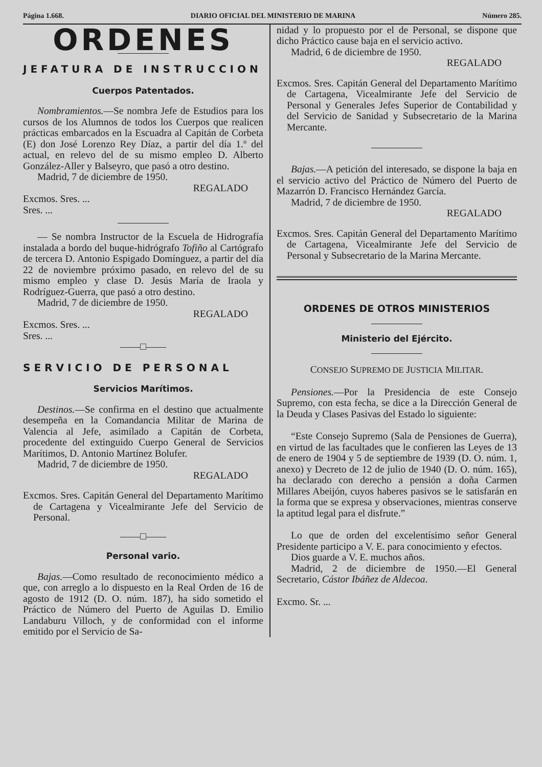Página 1.668. DIARIO OFICIAL DEL MINISTERIO DE MARINA Número 285.
ORDENES
JEFATURA DE INSTRUCCION
Cuerpos Patentados.
Nombramientos.—Se nombra Jefe de Estudios para los cursos de los Alumnos de todos los Cuerpos que realicen prácticas embarcados en la Escuadra al Capitán de Corbeta (E) don José Lorenzo Rey Díaz, a partir del día 1.º del actual, en relevo del de su mismo empleo D. Alberto González-Aller y Balseyro, que pasó a otro destino.
Madrid, 7 de diciembre de 1950.
REGALADO
Excmos. Sres. ...
Sres. ...
— Se nombra Instructor de la Escuela de Hidrografía instalada a bordo del buque-hidrógrafo Tofiño al Cartógrafo de tercera D. Antonio Espigado Domínguez, a partir del día 22 de noviembre próximo pasado, en relevo del de su mismo empleo y clase D. Jesús María de Iraola y Rodríguez-Guerra, que pasó a otro destino.
Madrid, 7 de diciembre de 1950.
REGALADO
Excmos. Sres. ...
Sres. ...
——□——
SERVICIO DE PERSONAL
Servicios Marítimos.
Destinos.—Se confirma en el destino que actualmente desempeña en la Comandancia Militar de Marina de Valencia al Jefe, asimilado a Capitán de Corbeta, procedente del extinguido Cuerpo General de Servicios Marítimos, D. Antonio Martínez Bolufer.
Madrid, 7 de diciembre de 1950.
REGALADO
Excmos. Sres. Capitán General del Departamento Marítimo de Cartagena y Vicealmirante Jefe del Servicio de Personal.
——□——
Personal vario.
Bajas.—Como resultado de reconocimiento médico a que, con arreglo a lo dispuesto en la Real Orden de 16 de agosto de 1912 (D. O. núm. 187), ha sido sometido el Práctico de Número del Puerto de Aguilas D. Emilio Landaburu Villoch, y de conformidad con el informe emitido por el Servicio de Sa-
nidad y lo propuesto por el de Personal, se dispone que dicho Práctico cause baja en el servicio activo.
Madrid, 6 de diciembre de 1950.
REGALADO
Excmos. Sres. Capitán General del Departamento Marítimo de Cartagena, Vicealmirante Jefe del Servicio de Personal y Generales Jefes Superior de Contabilidad y del Servicio de Sanidad y Subsecretario de la Marina Mercante.
Bajas.—A petición del interesado, se dispone la baja en el servicio activo del Práctico de Número del Puerto de Mazarrón D. Francisco Hernández García.
Madrid, 7 de diciembre de 1950.
REGALADO
Excmos. Sres. Capitán General del Departamento Marítimo de Cartagena, Vicealmirante Jefe del Servicio de Personal y Subsecretario de la Marina Mercante.
ORDENES DE OTROS MINISTERIOS
Ministerio del Ejército.
CONSEJO SUPREMO DE JUSTICIA MILITAR.
Pensiones.—Por la Presidencia de este Consejo Supremo, con esta fecha, se dice a la Dirección General de la Deuda y Clases Pasivas del Estado lo siguiente:
“Este Consejo Supremo (Sala de Pensiones de Guerra), en virtud de las facultades que le confieren las Leyes de 13 de enero de 1904 y 5 de septiembre de 1939 (D. O. núm. 1, anexo) y Decreto de 12 de julio de 1940 (D. O. núm. 165), ha declarado con derecho a pensión a doña Carmen Millares Abeijón, cuyos haberes pasivos se le satisfarán en la forma que se expresa y observaciones, mientras conserve la aptitud legal para el disfrute.”
Lo que de orden del excelentísimo señor General Presidente participo a V. E. para conocimiento y efectos.
Dios guarde a V. E. muchos años.
Madrid, 2 de diciembre de 1950.—El General Secretario, Cástor Ibáñez de Aldecoa.
Excmo. Sr. ...